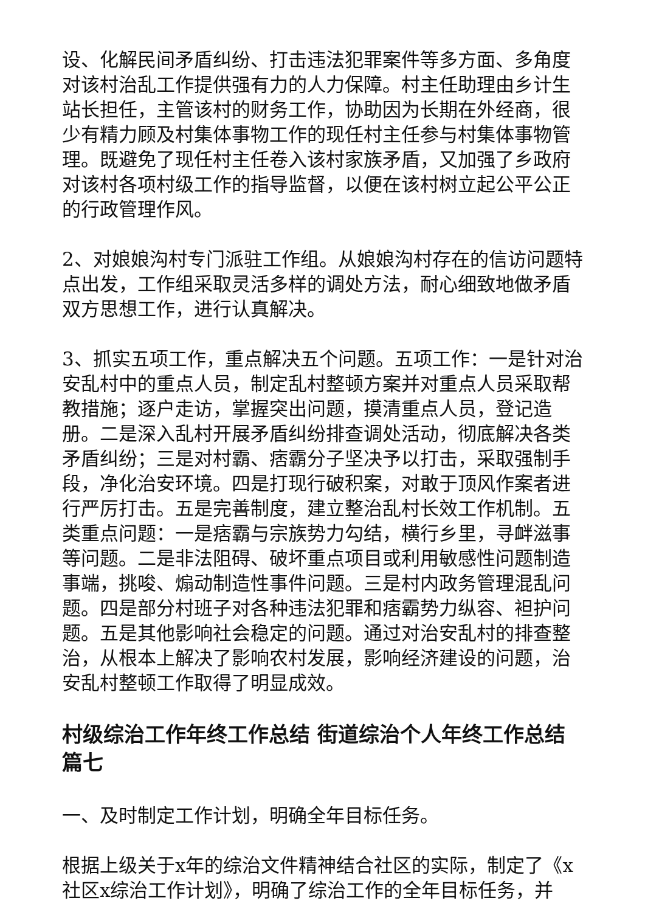设、化解民间矛盾纠纷、打击违法犯罪案件等多方面、多角度对该村治乱工作提供强有力的人力保障。村主任助理由乡计生站长担任，主管该村的财务工作，协助因为长期在外经商，很少有精力顾及村集体事物工作的现任村主任参与村集体事物管理。既避免了现任村主任卷入该村家族矛盾，又加强了乡政府对该村各项村级工作的指导监督，以便在该村树立起公平公正的行政管理作风。
2、对娘娘沟村专门派驻工作组。从娘娘沟村存在的信访问题特点出发，工作组采取灵活多样的调处方法，耐心细致地做矛盾双方思想工作，进行认真解决。
3、抓实五项工作，重点解决五个问题。五项工作：一是针对治安乱村中的重点人员，制定乱村整顿方案并对重点人员采取帮教措施；逐户走访，掌握突出问题，摸清重点人员，登记造册。二是深入乱村开展矛盾纠纷排查调处活动，彻底解决各类矛盾纠纷；三是对村霸、痞霸分子坚决予以打击，采取强制手段，净化治安环境。四是打现行破积案，对敢于顶风作案者进行严厉打击。五是完善制度，建立整治乱村长效工作机制。五类重点问题：一是痞霸与宗族势力勾结，横行乡里，寻衅滋事等问题。二是非法阻碍、破坏重点项目或利用敏感性问题制造事端，挑唆、煽动制造性事件问题。三是村内政务管理混乱问题。四是部分村班子对各种违法犯罪和痞霸势力纵容、袒护问题。五是其他影响社会稳定的问题。通过对治安乱村的排查整治，从根本上解决了影响农村发展，影响经济建设的问题，治安乱村整顿工作取得了明显成效。
村级综治工作年终工作总结 街道综治个人年终工作总结篇七
一、及时制定工作计划，明确全年目标任务。
根据上级关于x年的综治文件精神结合社区的实际，制定了《x社区x综治工作计划》，明确了综治工作的全年目标任务，并